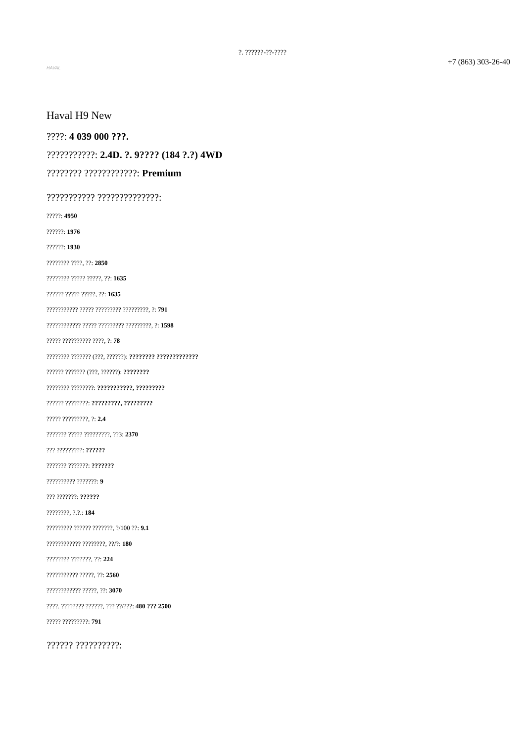?. ??????-??-????
HAVAL
+7 (863) 303-26-40
Haval H9 New
????: 4 039 000 ???.
???????????: 2.4D. ?. 9???? (184 ?.?) 4WD
???????? ????????????: Premium
??????????? ??????????????:
?????: 4950
??????: 1976
??????: 1930
???????? ????, ??: 2850
???????? ????? ?????, ??: 1635
?????? ????? ?????, ??: 1635
??????????? ????? ????????? ?????????, ?: 791
???????????? ????? ????????? ?????????, ?: 1598
????? ?????????? ????, ?: 78
???????? ??????? (???, ??????): ???????? ?????????????
?????? ??????? (???, ??????): ????????
???????? ????????: ???????????, ?????????
?????? ????????: ?????????, ?????????
????? ?????????, ?: 2.4
??????? ????? ?????????, ??3: 2370
??? ?????????: ??????
??????? ???????: ???????
?????????? ???????: 9
??? ???????: ??????
????????, ?.?.: 184
????????? ?????? ???????, ?/100 ??: 9.1
???????????? ????????, ??/?: 180
???????? ???????, ??: 224
??????????? ?????, ??: 2560
???????????? ?????, ??: 3070
????. ???????? ??????, ??? ??/???: 480 ??? 2500
????? ?????????: 791
?????? ??????????: